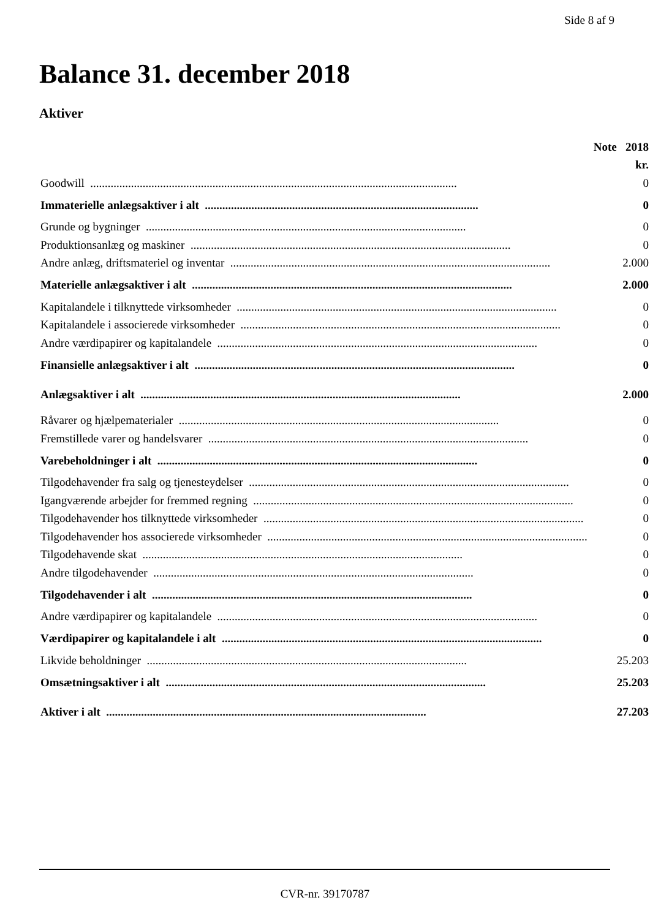Side 8 af 9
Balance 31. december 2018
Aktiver
| | Note | 2018 |
| --- | --- | --- |
| | | kr. |
| Goodwill .............................................................................................................................. | | 0 |
| Immaterielle anlægsaktiver i alt .............................................................................................. | | 0 |
| Grunde og bygninger .............................................................................................................. | | 0 |
| Produktionsanlæg og maskiner .............................................................................................................. | | 0 |
| Andre anlæg, driftsmateriel og inventar .............................................................................................................. | | 2.000 |
| Materielle anlægsaktiver i alt .............................................................................................................. | | 2.000 |
| Kapitalandele i tilknyttede virksomheder .............................................................................................................. | | 0 |
| Kapitalandele i associerede virksomheder .............................................................................................................. | | 0 |
| Andre værdipapirer og kapitalandele .............................................................................................................. | | 0 |
| Finansielle anlægsaktiver i alt .............................................................................................................. | | 0 |
| Anlægsaktiver i alt .............................................................................................................. | | 2.000 |
| Råvarer og hjælpematerialer .............................................................................................................. | | 0 |
| Fremstillede varer og handelsvarer .............................................................................................................. | | 0 |
| Varebeholdninger i alt .............................................................................................................. | | 0 |
| Tilgodehavender fra salg og tjenesteydelser .............................................................................................................. | | 0 |
| Igangværende arbejder for fremmed regning .............................................................................................................. | | 0 |
| Tilgodehavender hos tilknyttede virksomheder .............................................................................................................. | | 0 |
| Tilgodehavender hos associerede virksomheder .............................................................................................................. | | 0 |
| Tilgodehavende skat .............................................................................................................. | | 0 |
| Andre tilgodehavender .............................................................................................................. | | 0 |
| Tilgodehavender i alt .............................................................................................................. | | 0 |
| Andre værdipapirer og kapitalandele .............................................................................................................. | | 0 |
| Værdipapirer og kapitalandele i alt .............................................................................................................. | | 0 |
| Likvide beholdninger .............................................................................................................. | | 25.203 |
| Omsætningsaktiver i alt .............................................................................................................. | | 25.203 |
| Aktiver i alt .............................................................................................................. | | 27.203 |
CVR-nr. 39170787